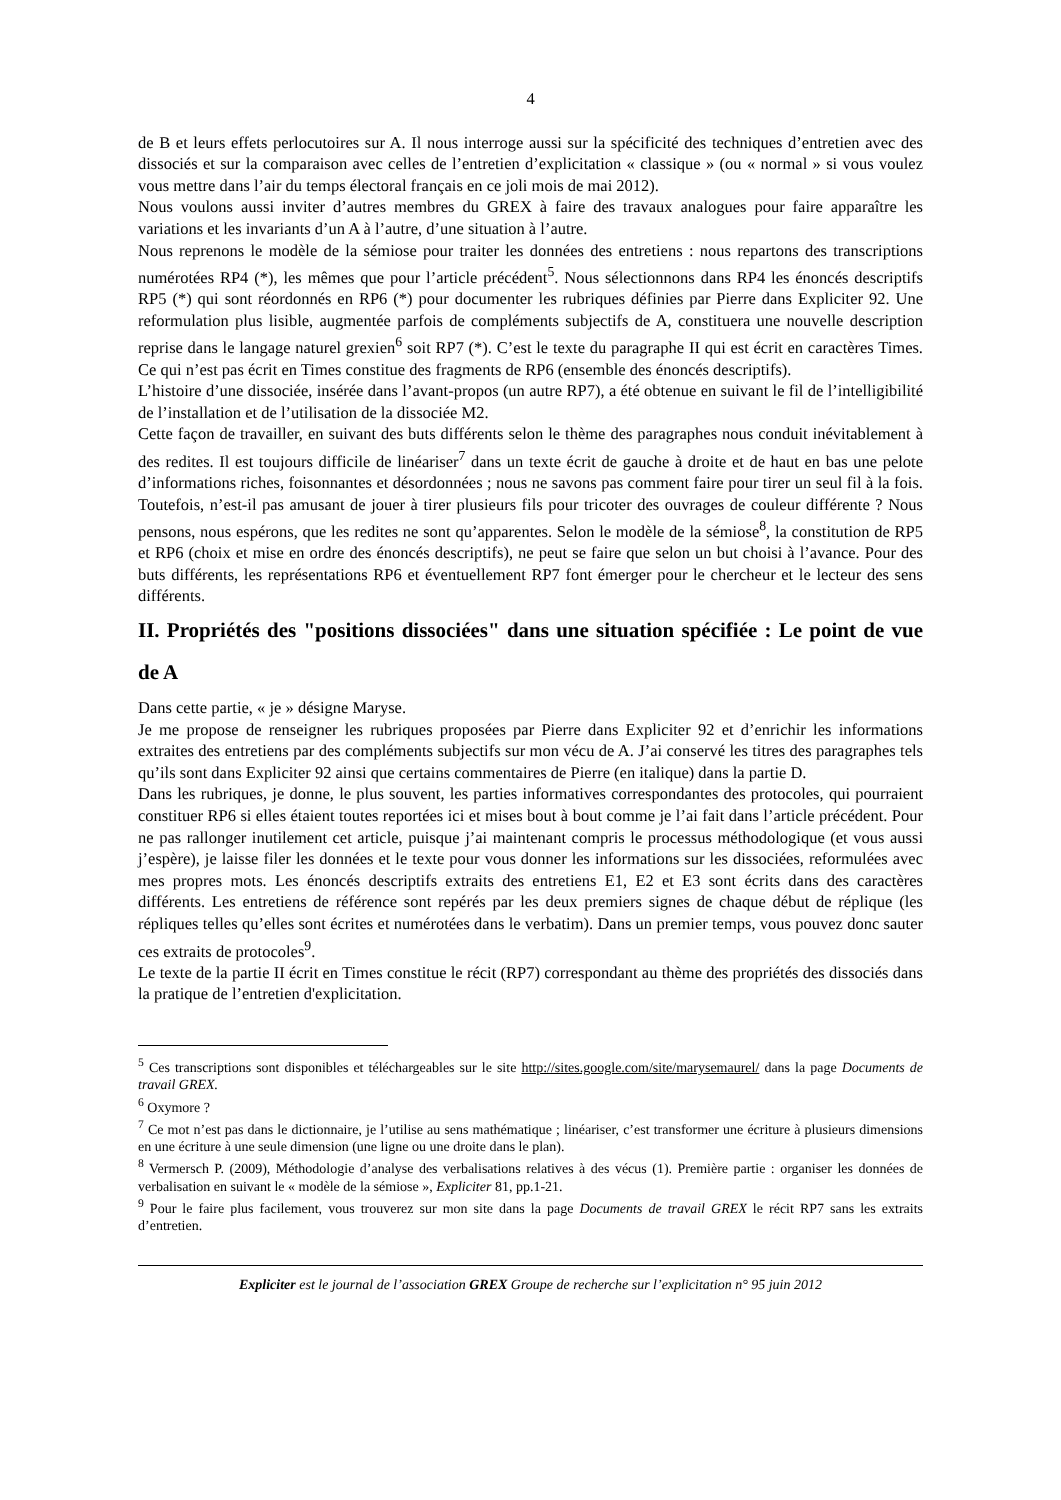4
de B et leurs effets perlocutoires sur A. Il nous interroge aussi sur la spécificité des techniques d’entretien avec des dissociés et sur la comparaison avec celles de l’entretien d’explicitation « classique » (ou « normal » si vous voulez vous mettre dans l’air du temps électoral français en ce joli mois de mai 2012).
Nous voulons aussi inviter d’autres membres du GREX à faire des travaux analogues pour faire apparaître les variations et les invariants d’un A à l’autre, d’une situation à l’autre.
Nous reprenons le modèle de la sémiose pour traiter les données des entretiens : nous repartons des transcriptions numérotées RP4 (*), les mêmes que pour l’article précédent<sup>5</sup>. Nous sélectionnons dans RP4 les énoncés descriptifs RP5 (*) qui sont réordonnés en RP6 (*) pour documenter les rubriques définies par Pierre dans Expliciter 92. Une reformulation plus lisible, augmentée parfois de compléments subjectifs de A, constituera une nouvelle description reprise dans le langage naturel grexien<sup>6</sup> soit RP7 (*). C’est le texte du paragraphe II qui est écrit en caractères Times. Ce qui n’est pas écrit en Times constitue des fragments de RP6 (ensemble des énoncés descriptifs).
L’histoire d’une dissociée, insérée dans l’avant-propos (un autre RP7), a été obtenue en suivant le fil de l’intelligibilité de l’installation et de l’utilisation de la dissociée M2.
Cette façon de travailler, en suivant des buts différents selon le thème des paragraphes nous conduit inévitablement à des redites. Il est toujours difficile de linéariser<sup>7</sup> dans un texte écrit de gauche à droite et de haut en bas une pelote d’informations riches, foisonnantes et désordonnées ; nous ne savons pas comment faire pour tirer un seul fil à la fois. Toutefois, n’est-il pas amusant de jouer à tirer plusieurs fils pour tricoter des ouvrages de couleur différente ? Nous pensons, nous espérons, que les redites ne sont qu’apparentes. Selon le modèle de la sémiose<sup>8</sup>, la constitution de RP5 et RP6 (choix et mise en ordre des énoncés descriptifs), ne peut se faire que selon un but choisi à l’avance. Pour des buts différents, les représentations RP6 et éventuellement RP7 font émerger pour le chercheur et le lecteur des sens différents.
II. Propriétés des "positions dissociées" dans une situation spécifiée : Le point de vue de A
Dans cette partie, « je » désigne Maryse.
Je me propose de renseigner les rubriques proposées par Pierre dans Expliciter 92 et d’enrichir les informations extraites des entretiens par des compléments subjectifs sur mon vécu de A. J’ai conservé les titres des paragraphes tels qu’ils sont dans Expliciter 92 ainsi que certains commentaires de Pierre (en italique) dans la partie D.
Dans les rubriques, je donne, le plus souvent, les parties informatives correspondantes des protocoles, qui pourraient constituer RP6 si elles étaient toutes reportées ici et mises bout à bout comme je l’ai fait dans l’article précédent. Pour ne pas rallonger inutilement cet article, puisque j’ai maintenant compris le processus méthodologique (et vous aussi j’espère), je laisse filer les données et le texte pour vous donner les informations sur les dissociées, reformulées avec mes propres mots. Les énoncés descriptifs extraits des entretiens E1, E2 et E3 sont écrits dans des caractères différents. Les entretiens de référence sont repérés par les deux premiers signes de chaque début de réplique (les répliques telles qu’elles sont écrites et numérotées dans le verbatim). Dans un premier temps, vous pouvez donc sauter ces extraits de protocoles<sup>9</sup>.
Le texte de la partie II écrit en Times constitue le récit (RP7) correspondant au thème des propriétés des dissociés dans la pratique de l’entretien d'explicitation.
<sup>5</sup> Ces transcriptions sont disponibles et téléchargeables sur le site http://sites.google.com/site/marysemaurel/ dans la page Documents de travail GREX.
<sup>6</sup> Oxymore ?
<sup>7</sup> Ce mot n’est pas dans le dictionnaire, je l’utilise au sens mathématique ; linéariser, c’est transformer une écriture à plusieurs dimensions en une écriture à une seule dimension (une ligne ou une droite dans le plan).
<sup>8</sup> Vermersch P. (2009), Méthodologie d’analyse des verbalisations relatives à des vécus (1). Première partie : organiser les données de verbalisation en suivant le « modèle de la sémiose », Expliciter 81, pp.1-21.
<sup>9</sup> Pour le faire plus facilement, vous trouverez sur mon site dans la page Documents de travail GREX le récit RP7 sans les extraits d’entretien.
Expliciter est le journal de l’association GREX Groupe de recherche sur l’explicitation n° 95 juin 2012